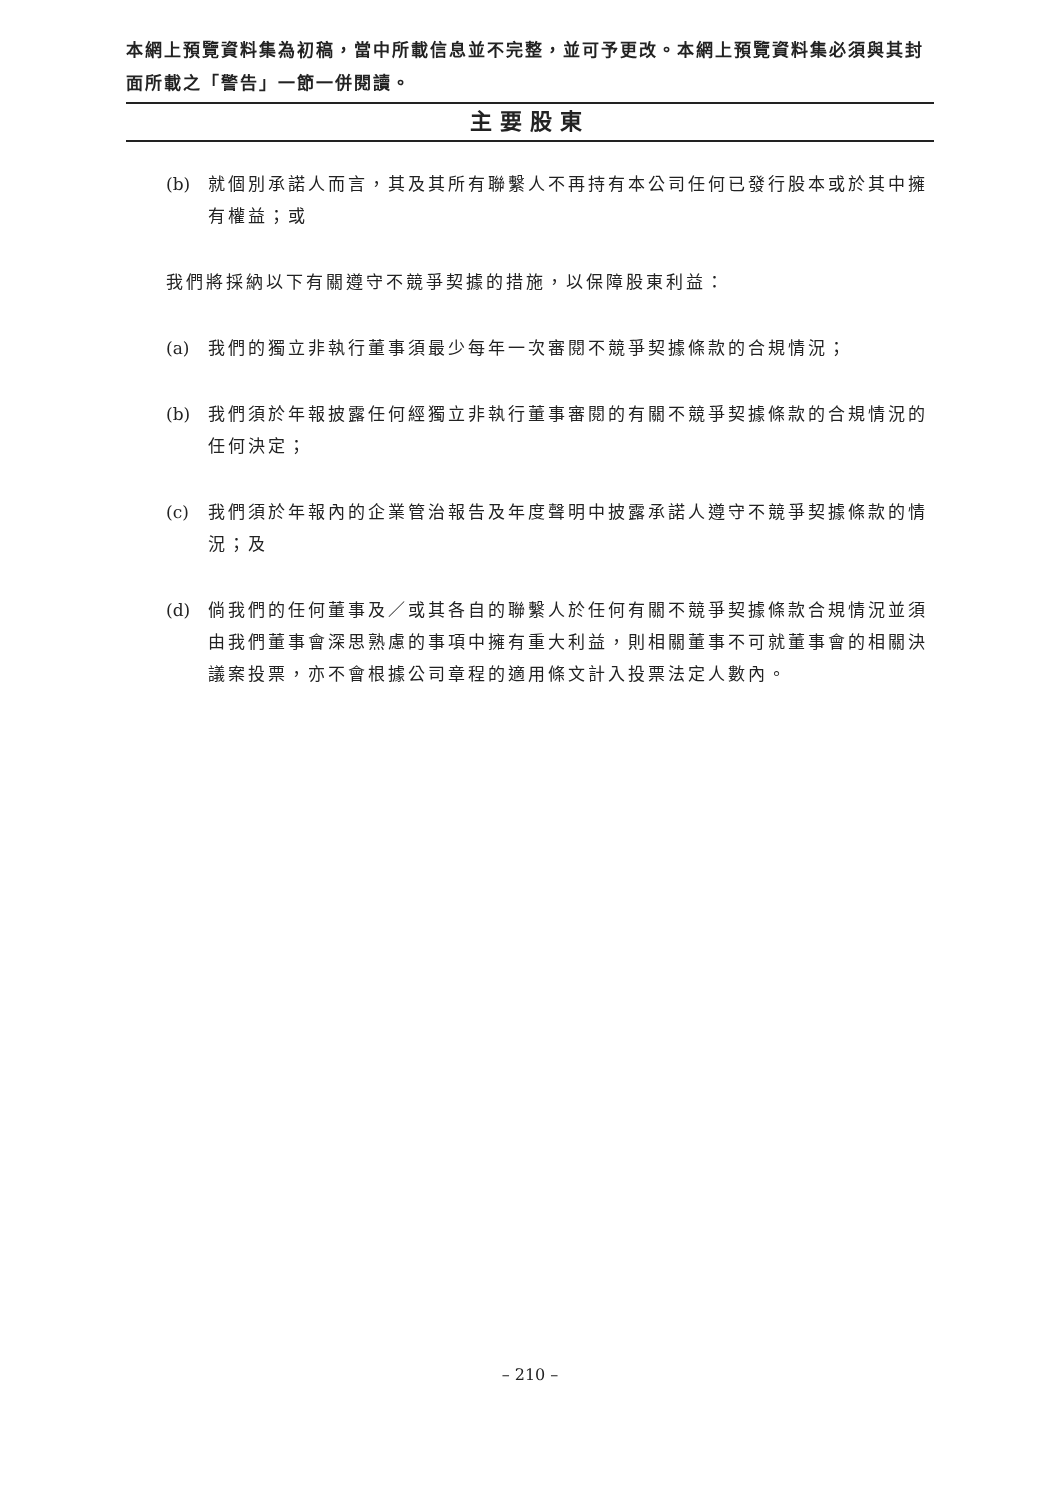本網上預覽資料集為初稿，當中所載信息並不完整，並可予更改。本網上預覽資料集必須與其封面所載之「警告」一節一併閱讀。
主要股東
(b) 就個別承諾人而言，其及其所有聯繫人不再持有本公司任何已發行股本或於其中擁有權益；或
我們將採納以下有關遵守不競爭契據的措施，以保障股東利益：
(a) 我們的獨立非執行董事須最少每年一次審閱不競爭契據條款的合規情況；
(b) 我們須於年報披露任何經獨立非執行董事審閱的有關不競爭契據條款的合規情況的任何決定；
(c) 我們須於年報內的企業管治報告及年度聲明中披露承諾人遵守不競爭契據條款的情況；及
(d) 倘我們的任何董事及／或其各自的聯繫人於任何有關不競爭契據條款合規情況並須由我們董事會深思熟慮的事項中擁有重大利益，則相關董事不可就董事會的相關決議案投票，亦不會根據公司章程的適用條文計入投票法定人數內。
– 210 –